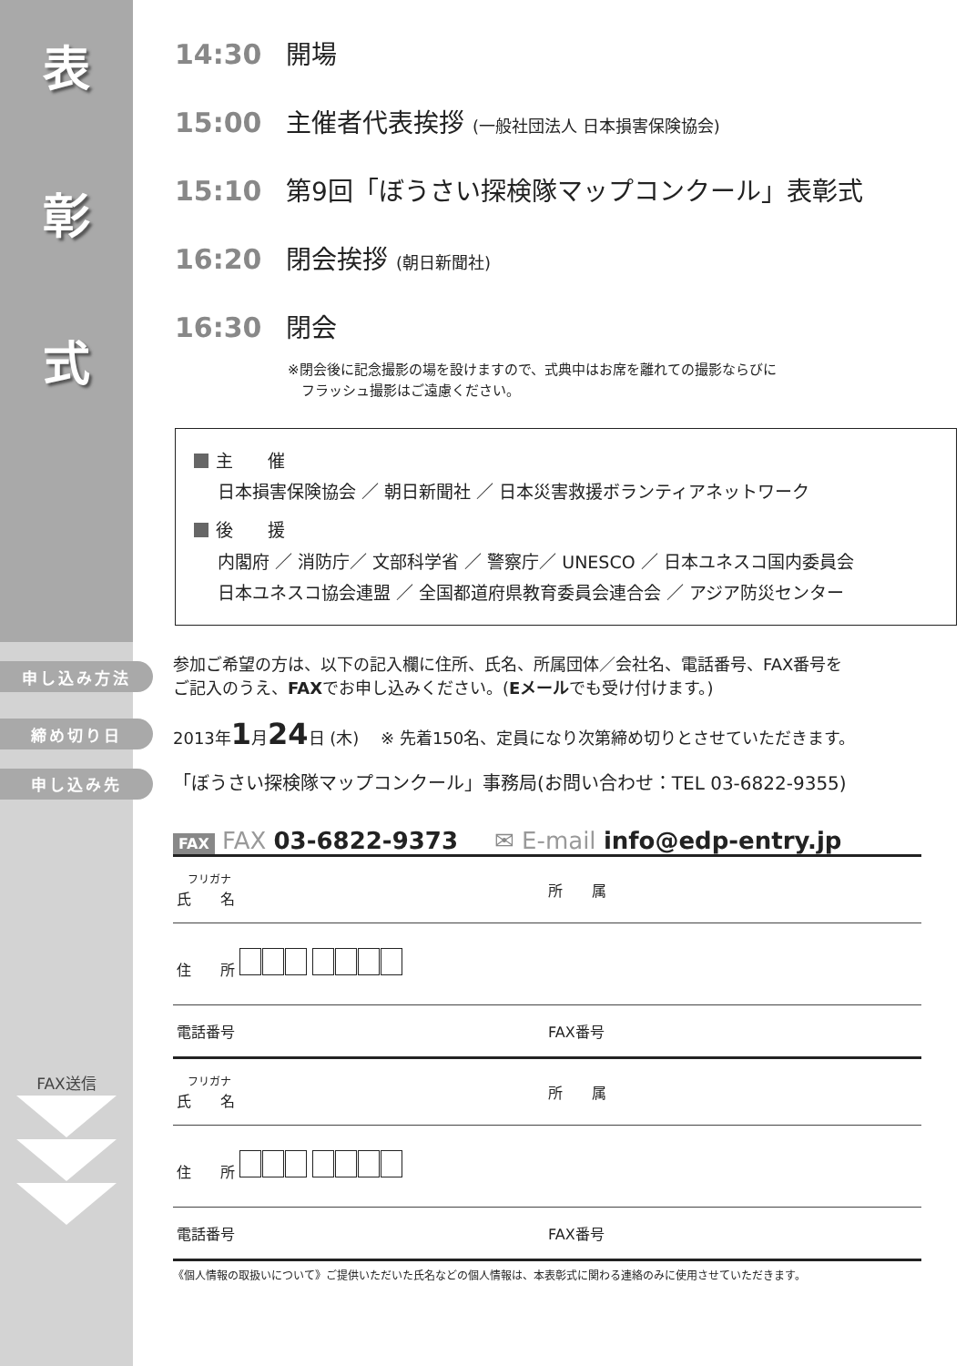表
彰
式
14:30 開場
15:00 主催者代表挨拶 (一般社団法人 日本損害保険協会)
15:10 第9回「ぼうさい探検隊マップコンクール」表彰式
16:20 閉会挨拶 (朝日新聞社)
16:30 閉会
※閉会後に記念撮影の場を設けますので、式典中はお席を離れての撮影ならびに
　フラッシュ撮影はご遠慮ください。
主　　催
日本損害保険協会 ／ 朝日新聞社 ／ 日本災害救援ボランティアネットワーク
後　　援
内閣府 ／ 消防庁／ 文部科学省 ／ 警察庁／ UNESCO ／ 日本ユネスコ国内委員会
日本ユネスコ協会連盟 ／ 全国都道府県教育委員会連合会 ／ アジア防災センター
申し込み方法
参加ご希望の方は、以下の記入欄に住所、氏名、所属団体／会社名、電話番号、FAX番号を
ご記入のうえ、FAXでお申し込みください。(Eメールでも受け付けます。)
締め切り日
2013年1月24日 (木)　 ※ 先着150名、定員になり次第締め切りとさせていただきます。
申し込み先
「ぼうさい探検隊マップコンクール」事務局(お問い合わせ：TEL 03-6822-9355)
FAX FAX 03-6822-9373 ✉ E-mail info@edp-entry.jp
FAX送信
| フリガナ 氏 名 | 所 属 |
| 住 所 | |
| 電話番号 | FAX番号 |
| フリガナ 氏 名 | 所 属 |
| 住 所 | |
| 電話番号 | FAX番号 |
《個人情報の取扱いについて》ご提供いただいた氏名などの個人情報は、本表彰式に関わる連絡のみに使用させていただきます。